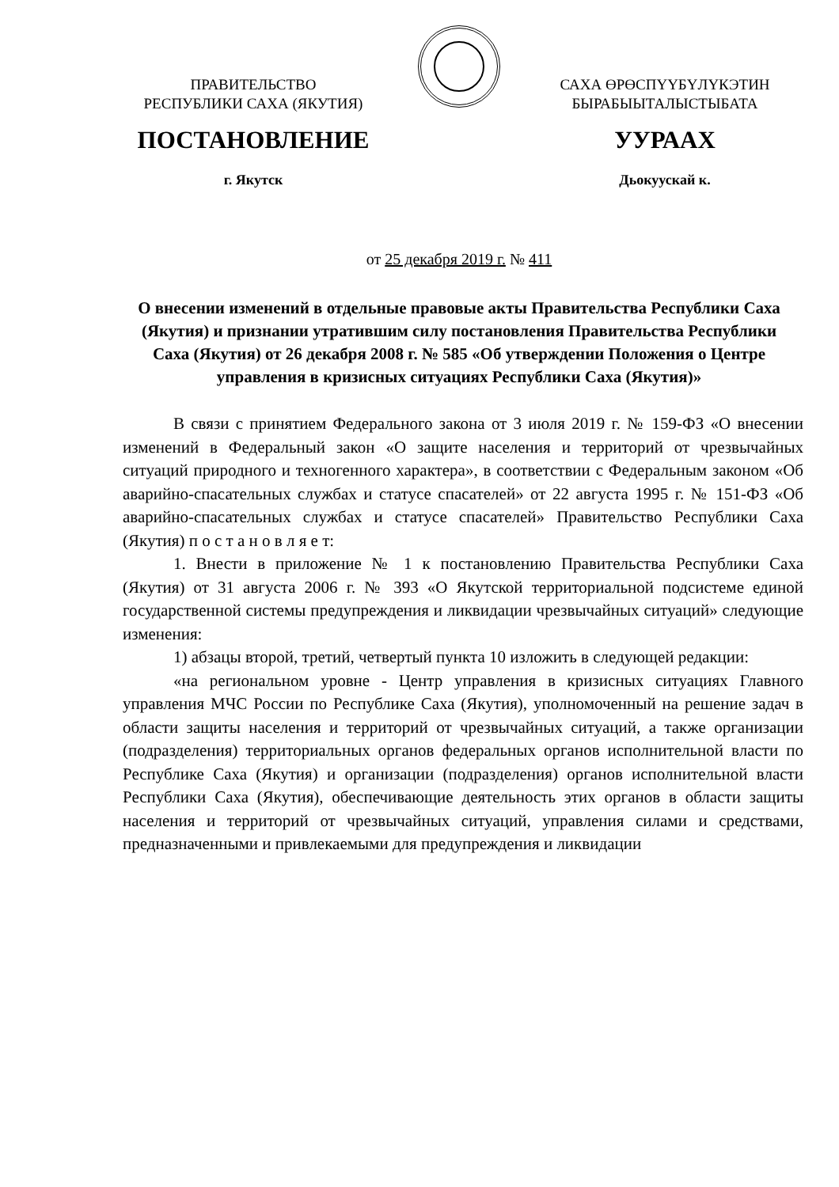ПРАВИТЕЛЬСТВО
РЕСПУБЛИКИ САХА (ЯКУТИЯ)
САХА ӨРӨСПҮҮБҮЛҮКЭТИН
БЫРАБЫЫТАЛЫСТЫБАТА
ПОСТАНОВЛЕНИЕ УУРААХ
г. Якутск Дьокуускай к.
от 25 декабря 2019 г. № 411
О внесении изменений в отдельные правовые акты Правительства Республики Саха (Якутия) и признании утратившим силу постановления Правительства Республики Саха (Якутия) от 26 декабря 2008 г. № 585 «Об утверждении Положения о Центре управления в кризисных ситуациях Республики Саха (Якутия)»
В связи с принятием Федерального закона от 3 июля 2019 г. № 159-ФЗ «О внесении изменений в Федеральный закон «О защите населения и территорий от чрезвычайных ситуаций природного и техногенного характера», в соответствии с Федеральным законом «Об аварийно-спасательных службах и статусе спасателей» от 22 августа 1995 г. № 151-ФЗ «Об аварийно-спасательных службах и статусе спасателей» Правительство Республики Саха (Якутия) п о с т а н о в л я е т:
1. Внести в приложение № 1 к постановлению Правительства Республики Саха (Якутия) от 31 августа 2006 г. № 393 «О Якутской территориальной подсистеме единой государственной системы предупреждения и ликвидации чрезвычайных ситуаций» следующие изменения:
1) абзацы второй, третий, четвертый пункта 10 изложить в следующей редакции:
«на региональном уровне - Центр управления в кризисных ситуациях Главного управления МЧС России по Республике Саха (Якутия), уполномоченный на решение задач в области защиты населения и территорий от чрезвычайных ситуаций, а также организации (подразделения) территориальных органов федеральных органов исполнительной власти по Республике Саха (Якутия) и организации (подразделения) органов исполнительной власти Республики Саха (Якутия), обеспечивающие деятельность этих органов в области защиты населения и территорий от чрезвычайных ситуаций, управления силами и средствами, предназначенными и привлекаемыми для предупреждения и ликвидации